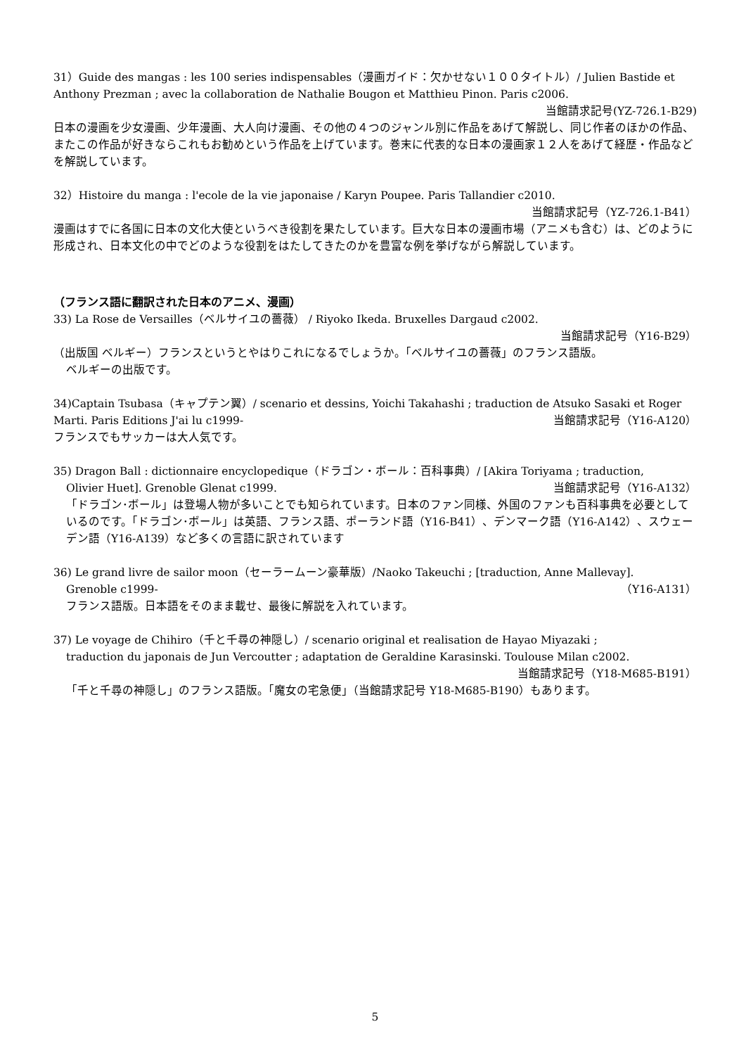31）Guide des mangas : les 100 series indispensables（漫画ガイド：欠かせない１００タイトル）/ Julien Bastide et Anthony Prezman ; avec la collaboration de Nathalie Bougon et Matthieu Pinon. Paris c2006.
当館請求記号(YZ-726.1-B29)
日本の漫画を少女漫画、少年漫画、大人向け漫画、その他の４つのジャンル別に作品をあげて解説し、同じ作者のほかの作品、またこの作品が好きならこれもお勧めという作品を上げています。巻末に代表的な日本の漫画家１２人をあげて経歴・作品などを解説しています。
32）Histoire du manga : l'ecole de la vie japonaise / Karyn Poupee. Paris Tallandier c2010.
当館請求記号（YZ-726.1-B41）
漫画はすでに各国に日本の文化大使というべき役割を果たしています。巨大な日本の漫画市場（アニメも含む）は、どのように形成され、日本文化の中でどのような役割をはたしてきたのかを豊富な例を挙げながら解説しています。
（フランス語に翻訳された日本のアニメ、漫画）
33) La Rose de Versailles（ベルサイユの薔薇） / Riyoko Ikeda. Bruxelles Dargaud c2002.
当館請求記号（Y16-B29）
（出版国 ベルギー）フランスというとやはりこれになるでしょうか。「ベルサイユの薔薇」のフランス語版。
ベルギーの出版です。
34)Captain Tsubasa（キャプテン翼）/ scenario et dessins, Yoichi Takahashi ; traduction de Atsuko Sasaki et Roger Marti. Paris Editions J'ai lu c1999- 当館請求記号（Y16-A120）
フランスでもサッカーは大人気です。
35) Dragon Ball : dictionnaire encyclopedique（ドラゴン・ボール：百科事典）/ [Akira Toriyama ; traduction,
Olivier Huet]. Grenoble Glenat c1999. 当館請求記号（Y16-A132）
「ドラゴン･ボール」は登場人物が多いことでも知られています。日本のファン同様、外国のファンも百科事典を必要としているのです。「ドラゴン･ボール」は英語、フランス語、ポーランド語（Y16-B41）、デンマーク語（Y16-A142）、スウェーデン語（Y16-A139）など多くの言語に訳されています
36) Le grand livre de sailor moon（セーラームーン豪華版）/Naoko Takeuchi ; [traduction, Anne Mallevay].
Grenoble c1999- （Y16-A131）
フランス語版。日本語をそのまま載せ、最後に解説を入れています。
37) Le voyage de Chihiro（千と千尋の神隠し）/ scenario original et realisation de Hayao Miyazaki ;
traduction du japonais de Jun Vercoutter ; adaptation de Geraldine Karasinski. Toulouse Milan c2002.
当館請求記号（Y18-M685-B191）
「千と千尋の神隠し」のフランス語版。「魔女の宅急便」（当館請求記号 Y18-M685-B190）もあります。
5